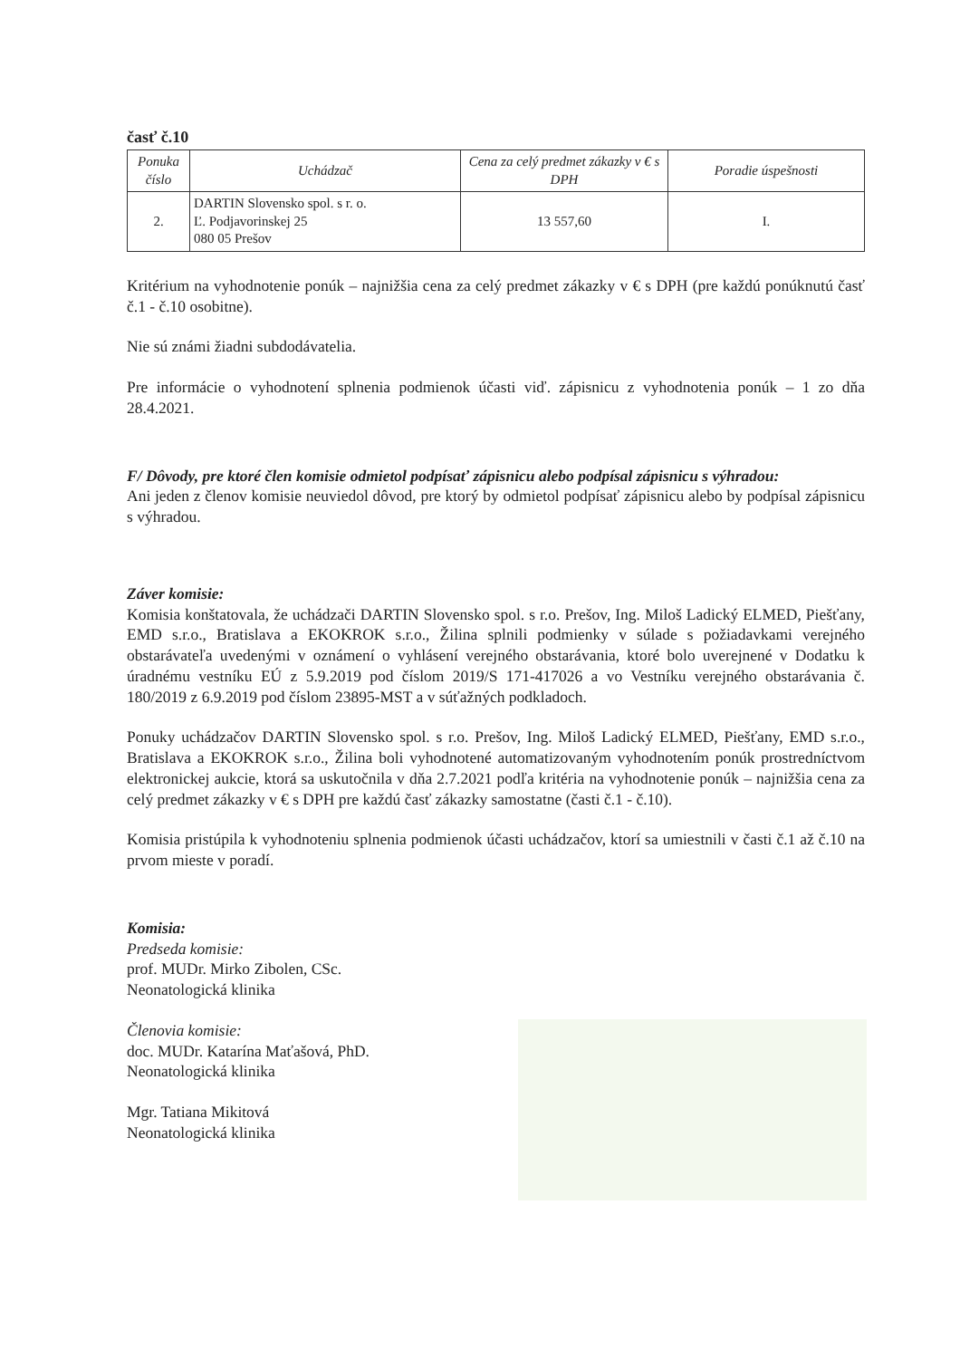časť č.10
| Ponuka číslo | Uchádzač | Cena za celý predmet zákazky v € s DPH | Poradie úspešnosti |
| --- | --- | --- | --- |
| 2. | DARTIN Slovensko spol. s r. o. Ľ. Podjavorinskej 25 080 05 Prešov | 13 557,60 | I. |
Kritérium na vyhodnotenie ponúk – najnižšia cena za celý predmet zákazky v € s DPH (pre každú ponúknutú časť č.1 - č.10 osobitne).
Nie sú známi žiadni subdodávatelia.
Pre informácie o vyhodnotení splnenia podmienok účasti viď. zápisnicu z vyhodnotenia ponúk – 1 zo dňa 28.4.2021.
F/ Dôvody, pre ktoré člen komisie odmietol podpísať zápisnicu alebo podpísal zápisnicu s výhradou:
Ani jeden z členov komisie neuviedol dôvod, pre ktorý by odmietol podpísať zápisnicu alebo by podpísal zápisnicu s výhradou.
Záver komisie:
Komisia konštatovala, že uchádzači DARTIN Slovensko spol. s r.o. Prešov, Ing. Miloš Ladický ELMED, Piešťany, EMD s.r.o., Bratislava a EKOKROK s.r.o., Žilina splnili podmienky v súlade s požiadavkami verejného obstarávateľa uvedenými v oznámení o vyhlásení verejného obstarávania, ktoré bolo uverejnené v Dodatku k úradnému vestníku EÚ z 5.9.2019 pod číslom 2019/S 171-417026 a vo Vestníku verejného obstarávania č. 180/2019 z 6.9.2019 pod číslom 23895-MST a v súťažných podkladoch.
Ponuky uchádzačov DARTIN Slovensko spol. s r.o. Prešov, Ing. Miloš Ladický ELMED, Piešťany, EMD s.r.o., Bratislava a EKOKROK s.r.o., Žilina boli vyhodnotené automatizovaným vyhodnotením ponúk prostredníctvom elektronickej aukcie, ktorá sa uskutočnila v dňa 2.7.2021 podľa kritéria na vyhodnotenie ponúk – najnižšia cena za celý predmet zákazky v € s DPH pre každú časť zákazky samostatne (časti č.1 - č.10).
Komisia pristúpila k vyhodnoteniu splnenia podmienok účasti uchádzačov, ktorí sa umiestnili v časti č.1 až č.10 na prvom mieste v poradí.
Komisia:
Predseda komisie:
prof. MUDr. Mirko Zibolen, CSc.
Neonatologická klinika
Členovia komisie:
doc. MUDr. Katarína Maťašová, PhD.
Neonatologická klinika
Mgr. Tatiana Mikitová
Neonatologická klinika